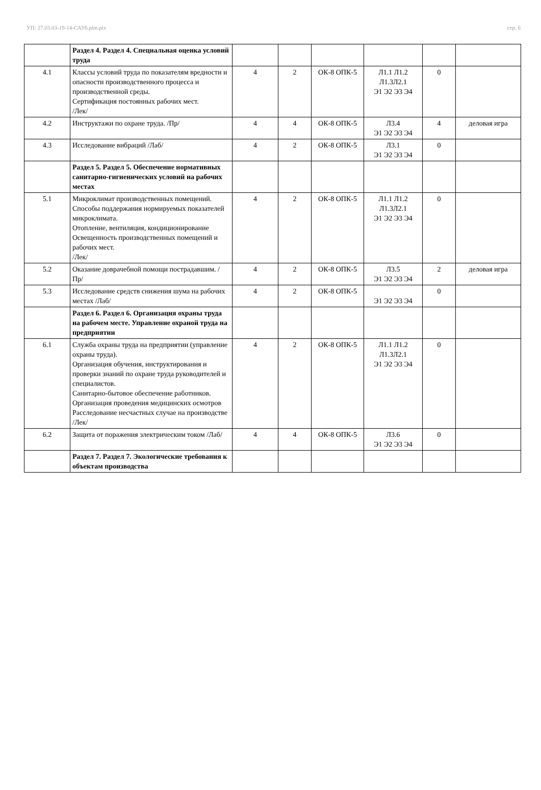УП: 27.03.03-19-14-САУб.plm.plx стр. 6
| | Раздел 4. Раздел 4. Специальная оценка условий труда | | | | | | |
| 4.1 | Классы условий труда по показателям вредности и опасности производственного процесса и производственной среды. Сертификация постоянных рабочих мест. /Лек/ | 4 | 2 | ОК-8 ОПК-5 | Л1.1 Л1.2 Л1.3Л2.1 Э1 Э2 Э3 Э4 | 0 | |
| 4.2 | Инструктажи по охране труда. /Пр/ | 4 | 4 | ОК-8 ОПК-5 | Л3.4 Э1 Э2 Э3 Э4 | 4 | деловая игра |
| 4.3 | Исследование вибраций /Лаб/ | 4 | 2 | ОК-8 ОПК-5 | Л3.1 Э1 Э2 Э3 Э4 | 0 | |
| | Раздел 5. Раздел 5. Обеспечение нормативных санитарно-гигиенических условий на рабочих местах | | | | | | |
| 5.1 | Микроклимат производственных помещений. Способы поддержания нормируемых показателей микроклимата. Отопление, вентиляция, кондиционирование Освещенность производственных помещений и рабочих мест. /Лек/ | 4 | 2 | ОК-8 ОПК-5 | Л1.1 Л1.2 Л1.3Л2.1 Э1 Э2 Э3 Э4 | 0 | |
| 5.2 | Оказание доврачебной помощи пострадавшим. /Пр/ | 4 | 2 | ОК-8 ОПК-5 | Л3.5 Э1 Э2 Э3 Э4 | 2 | деловая игра |
| 5.3 | Исследование средств снижения шума на рабочих местах /Лаб/ | 4 | 2 | ОК-8 ОПК-5 | Э1 Э2 Э3 Э4 | 0 | |
| | Раздел 6. Раздел 6. Организация охраны труда на рабочем месте. Управление охраной труда на предприятии | | | | | | |
| 6.1 | Служба охраны труда на предприятии (управление охраны труда). Организация обучения, инструктирования и проверки знаний по охране труда руководителей и специалистов. Санитарно-бытовое обеспечение работников. Организация проведения медицинских осмотров Расследование несчастных случае на производстве /Лек/ | 4 | 2 | ОК-8 ОПК-5 | Л1.1 Л1.2 Л1.3Л2.1 Э1 Э2 Э3 Э4 | 0 | |
| 6.2 | Защита от поражения электрическим током /Лаб/ | 4 | 4 | ОК-8 ОПК-5 | Л3.6 Э1 Э2 Э3 Э4 | 0 | |
| | Раздел 7. Раздел 7. Экологические требования к объектам производства | | | | | | |